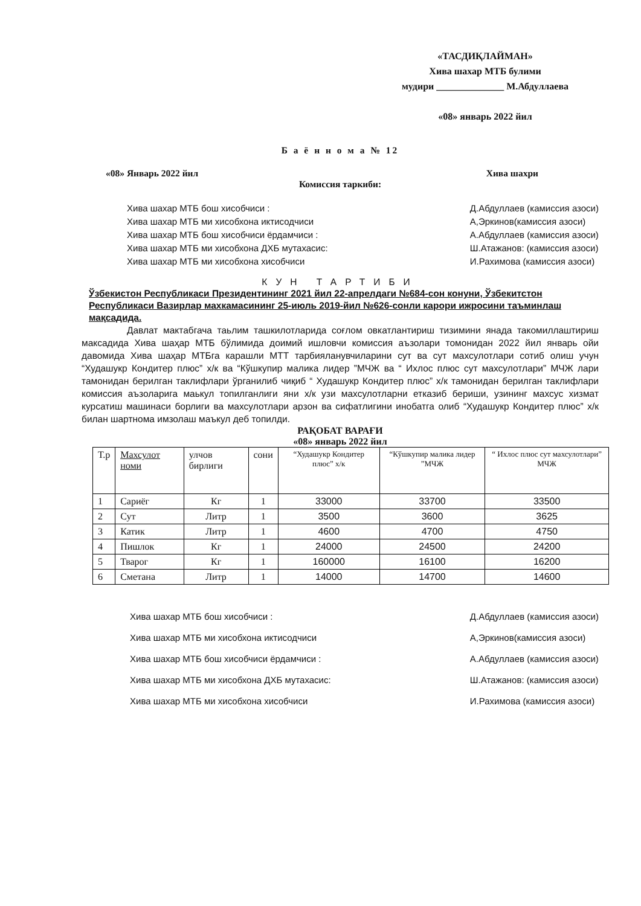«ТАСДИҚЛАЙМАН»
Хива шахар МТБ булими
мудири ______________ М.Абдуллаева
«08» январь 2022 йил
Б а ё н н о м а № 12
«08» Январь 2022 йил Хива шахри
Комиссия таркиби:
Хива шахар МТБ бош хисобчиси :
Хива шахар МТБ ми хисобхона иктисодчиси
Хива шахар МТБ бош хисобчиси ёрдамчиси :
Хива шахар МТБ ми хисобхона ДХБ мутахасис:
Хива шахар МТБ ми хисобхона хисобчиси
Д.Абдуллаев (камиссия азоси)
А,Эркинов(камиссия азоси)
А.Абдуллаев (камиссия азоси)
Ш.Атажанов: (камиссия азоси)
И.Рахимова (камиссия азоси)
КУН ТАРТИБИ
Ўзбекистон Республикаси Президентининг 2021 йил 22-апрелдаги №684-сон конуни, Ўзбекитстон Республикаси Вазирлар махкамасининг 25-июль 2019-йил №626-сонли карори ижросини таъминлаш мақсадида.
Давлат мактабгача таьлим ташкилотларида соғлом овкатлантириш тизимини янада такомиллаштириш максадида Хива шаҳар МТБ бўлимида доимий ишловчи комиссия аъзолари томонидан 2022 йил январь ойи давомида Хива шаҳар МТБга карашли МТТ тарбияланувчиларини сут ва сут махсулотлари сотиб олиш учун “Худашукр Кондитер плюс” х/к ва “Кўшкупир малика лидер ”МЧЖ ва “ Ихлос плюс сут махсулотлари” МЧЖ лари тамонидан берилган таклифлари ўрганилиб чиқиб “ Худашукр Кондитер плюс” х/к тамонидан берилган таклифлари комиссия аъзоларига маькул топилганлиги яни х/к узи махсулотларни етказиб бериши, узининг махсус хизмат курсатиш машинаси борлиги ва махсулотлари арзон ва сифатлигини инобатга олиб “Худашукр Кондитер плюс” х/к билан шартнома имзолаш маъкул деб топилди.
РАҚОБАТ ВАРАҒИ
«08» январь 2022 йил
| Т.р | Махсулот номи | улчов бирлиги | сони | “Худашукр Кондитер плюс” х/к | “Кўшкупир малика лидер ”МЧЖ | “ Ихлос плюс сут махсулотлари” МЧЖ |
| --- | --- | --- | --- | --- | --- | --- |
| 1 | Сариёг | Кг | 1 | 33000 | 33700 | 33500 |
| 2 | Сут | Литр | 1 | 3500 | 3600 | 3625 |
| 3 | Катик | Литр | 1 | 4600 | 4700 | 4750 |
| 4 | Пишлок | Кг | 1 | 24000 | 24500 | 24200 |
| 5 | Тварог | Кг | 1 | 160000 | 16100 | 16200 |
| 6 | Сметана | Литр | 1 | 14000 | 14700 | 14600 |
Хива шахар МТБ бош хисобчиси :
Хива шахар МТБ ми хисобхона иктисодчиси
Хива шахар МТБ бош хисобчиси ёрдамчиси :
Хива шахар МТБ ми хисобхона ДХБ мутахасис:
Хива шахар МТБ ми хисобхона хисобчиси
Д.Абдуллаев (камиссия азоси)
А,Эркинов(камиссия азоси)
А.Абдуллаев (камиссия азоси)
Ш.Атажанов: (камиссия азоси)
И.Рахимова (камиссия азоси)